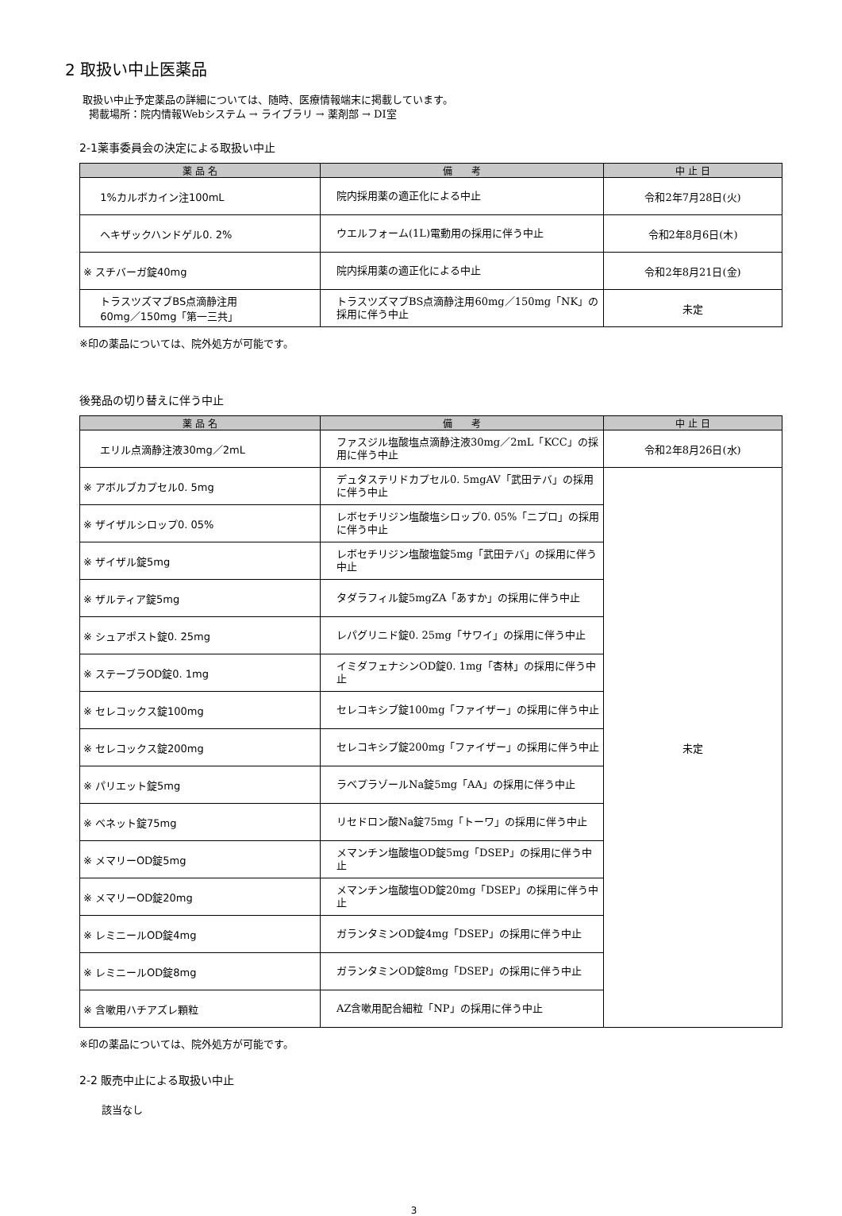2 取扱い中止医薬品
取扱い中止予定薬品の詳細については、随時、医療情報端末に掲載しています。
掲載場所：院内情報Webシステム → ライブラリ → 薬剤部 → DI室
2-1薬事委員会の決定による取扱い中止
| 薬 品 名 | 備 考 | 中 止 日 |
| --- | --- | --- |
| 1%カルボカイン注100mL | 院内採用薬の適正化による中止 | 令和2年7月28日(火) |
| ヘキザックハンドゲル0. 2% | ウエルフォーム(1L)電動用の採用に伴う中止 | 令和2年8月6日(木) |
| ※ スチバーガ錠40mg | 院内採用薬の適正化による中止 | 令和2年8月21日(金) |
| トラスツズマブBS点滴静注用 60mg／150mg「第一三共」 | トラスツズマブBS点滴静注用60mg／150mg「NK」の採用に伴う中止 | 未定 |
※印の薬品については、院外処方が可能です。
後発品の切り替えに伴う中止
| 薬 品 名 | 備 考 | 中 止 日 |
| --- | --- | --- |
| エリル点滴静注液30mg／2mL | ファスジル塩酸塩点滴静注液30mg／2mL「KCC」の採用に伴う中止 | 令和2年8月26日(水) |
| ※ アボルブカプセル0. 5mg | デュタステリドカプセル0. 5mgAV「武田テバ」の採用に伴う中止 | 未定 |
| ※ ザイザルシロップ0. 05% | レボセチリジン塩酸塩シロップ0. 05%「ニプロ」の採用に伴う中止 | |
| ※ ザイザル錠5mg | レボセチリジン塩酸塩錠5mg「武田テバ」の採用に伴う中止 | |
| ※ ザルティア錠5mg | タダラフィル錠5mgZA「あすか」の採用に伴う中止 | |
| ※ シュアポスト錠0. 25mg | レパグリニド錠0. 25mg「サワイ」の採用に伴う中止 | |
| ※ ステーブラOD錠0. 1mg | イミダフェナシンOD錠0. 1mg「杏林」の採用に伴う中止 | |
| ※ セレコックス錠100mg | セレコキシブ錠100mg「ファイザー」の採用に伴う中止 | |
| ※ セレコックス錠200mg | セレコキシブ錠200mg「ファイザー」の採用に伴う中止 | |
| ※ パリエット錠5mg | ラベプラゾールNa錠5mg「AA」の採用に伴う中止 | |
| ※ ベネット錠75mg | リセドロン酸Na錠75mg「トーワ」の採用に伴う中止 | |
| ※ メマリーOD錠5mg | メマンチン塩酸塩OD錠5mg「DSEP」の採用に伴う中止 | |
| ※ メマリーOD錠20mg | メマンチン塩酸塩OD錠20mg「DSEP」の採用に伴う中止 | |
| ※ レミニールOD錠4mg | ガランタミンOD錠4mg「DSEP」の採用に伴う中止 | |
| ※ レミニールOD錠8mg | ガランタミンOD錠8mg「DSEP」の採用に伴う中止 | |
| ※ 含嗽用ハチアズレ顆粒 | AZ含嗽用配合細粒「NP」の採用に伴う中止 | |
※印の薬品については、院外処方が可能です。
2-2 販売中止による取扱い中止
該当なし
3